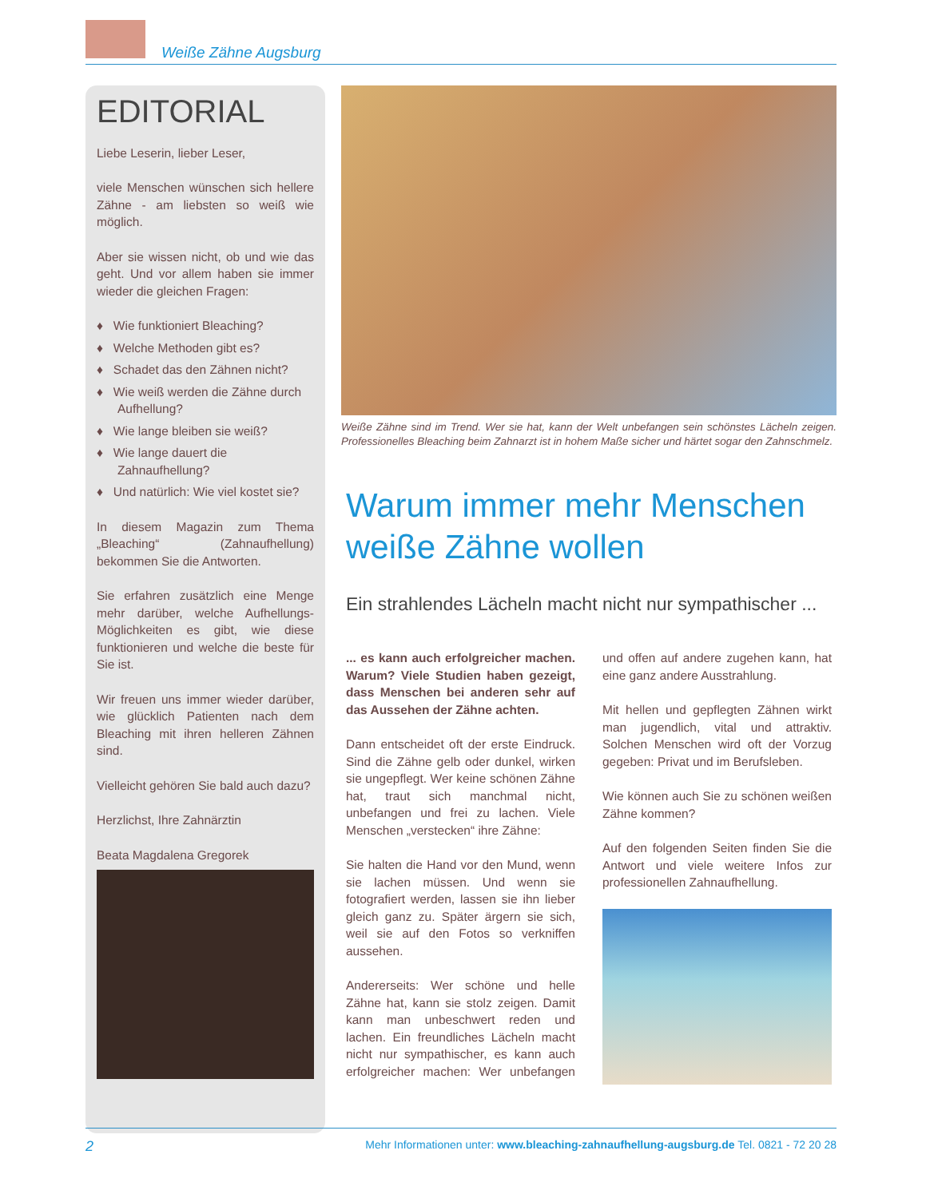Weiße Zähne Augsburg
EDITORIAL
Liebe Leserin, lieber Leser,
viele Menschen wünschen sich hellere Zähne - am liebsten so weiß wie möglich.
Aber sie wissen nicht, ob und wie das geht. Und vor allem haben sie immer wieder die gleichen Fragen:
♦ Wie funktioniert Bleaching?
♦ Welche Methoden gibt es?
♦ Schadet das den Zähnen nicht?
♦ Wie weiß werden die Zähne durch Aufhellung?
♦ Wie lange bleiben sie weiß?
♦ Wie lange dauert die Zahnaufhellung?
♦ Und natürlich: Wie viel kostet sie?
In diesem Magazin zum Thema „Bleaching“ (Zahnaufhellung) bekommen Sie die Antworten.
Sie erfahren zusätzlich eine Menge mehr darüber, welche Aufhellungs-Möglichkeiten es gibt, wie diese funktionieren und welche die beste für Sie ist.
Wir freuen uns immer wieder darüber, wie glücklich Patienten nach dem Bleaching mit ihren helleren Zähnen sind.
Vielleicht gehören Sie bald auch dazu?
Herzlichst, Ihre Zahnärztin
Beata Magdalena Gregorek
Weiße Zähne sind im Trend. Wer sie hat, kann der Welt unbefangen sein schönstes Lächeln zeigen. Professionelles Bleaching beim Zahnarzt ist in hohem Maße sicher und härtet sogar den Zahnschmelz.
Warum immer mehr Menschen weiße Zähne wollen
Ein strahlendes Lächeln macht nicht nur sympathischer ...
... es kann auch erfolgreicher machen. Warum? Viele Studien haben gezeigt, dass Menschen bei anderen sehr auf das Aussehen der Zähne achten.
Dann entscheidet oft der erste Eindruck. Sind die Zähne gelb oder dunkel, wirken sie ungepflegt. Wer keine schönen Zähne hat, traut sich manchmal nicht, unbefangen und frei zu lachen. Viele Menschen „verstecken“ ihre Zähne:
Sie halten die Hand vor den Mund, wenn sie lachen müssen. Und wenn sie fotografiert werden, lassen sie ihn lieber gleich ganz zu. Später ärgern sie sich, weil sie auf den Fotos so verkniffen aussehen.
Andererseits: Wer schöne und helle Zähne hat, kann sie stolz zeigen. Damit kann man unbeschwert reden und lachen. Ein freundliches Lächeln macht nicht nur sympathischer, es kann auch erfolgreicher machen: Wer unbefangen und offen auf andere zugehen kann, hat eine ganz andere Ausstrahlung.
Mit hellen und gepflegten Zähnen wirkt man jugendlich, vital und attraktiv. Solchen Menschen wird oft der Vorzug gegeben: Privat und im Berufsleben.
Wie können auch Sie zu schönen weißen Zähne kommen?
Auf den folgenden Seiten finden Sie die Antwort und viele weitere Infos zur professionellen Zahnaufhellung.
2 Mehr Informationen unter: www.bleaching-zahnaufhellung-augsburg.de Tel. 0821 - 72 20 28